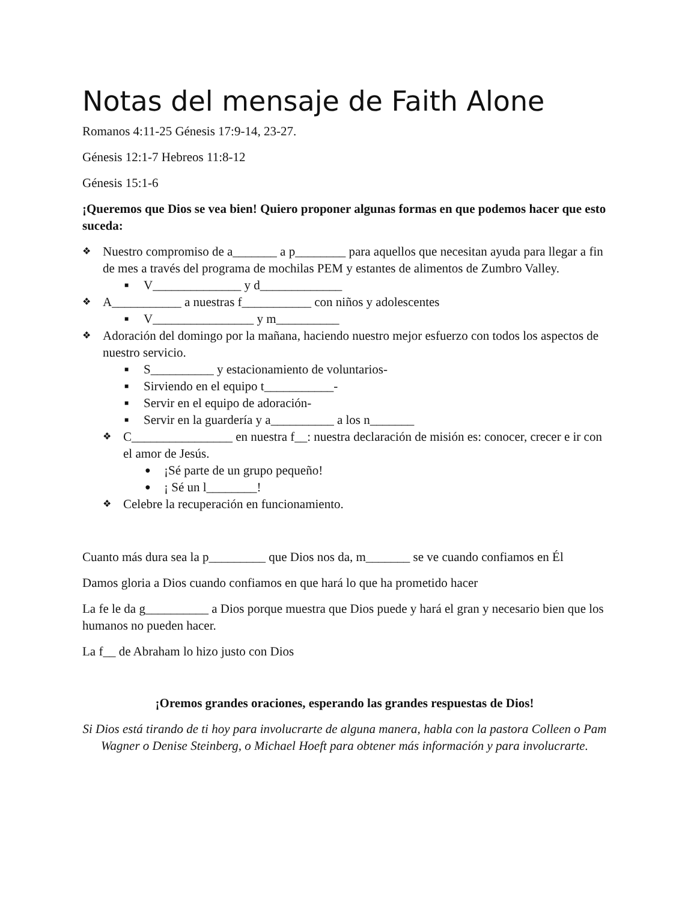Notas del mensaje de Faith Alone
Romanos 4:11-25 Génesis 17:9-14, 23-27.
Génesis 12:1-7 Hebreos 11:8-12
Génesis 15:1-6
¡Queremos que Dios se vea bien! Quiero proponer algunas formas en que podemos hacer que esto suceda:
❖ Nuestro compromiso de a_______ a p________ para aquellos que necesitan ayuda para llegar a fin de mes a través del programa de mochilas PEM y estantes de alimentos de Zumbro Valley.
■ V______________ y d_____________
❖ A___________ a nuestras f___________ con niños y adolescentes
■ V________________ y m__________
❖ Adoración del domingo por la mañana, haciendo nuestro mejor esfuerzo con todos los aspectos de nuestro servicio.
■ S__________ y estacionamiento de voluntarios-
■ Sirviendo en el equipo t___________-
■ Servir en el equipo de adoración-
■ Servir en la guardería y a__________ a los n_______
❖ C________________ en nuestra f__: nuestra declaración de misión es: conocer, crecer e ir con el amor de Jesús.
● ¡Sé parte de un grupo pequeño!
● ¡ Sé un l________!
❖ Celebre la recuperación en funcionamiento.
Cuanto más dura sea la p_________ que Dios nos da, m_______ se ve cuando confiamos en Él
Damos gloria a Dios cuando confiamos en que hará lo que ha prometido hacer
La fe le da g__________ a Dios porque muestra que Dios puede y hará el gran y necesario bien que los humanos no pueden hacer.
La f__ de Abraham lo hizo justo con Dios
¡Oremos grandes oraciones, esperando las grandes respuestas de Dios!
Si Dios está tirando de ti hoy para involucrarte de alguna manera, habla con la pastora Colleen o Pam Wagner o Denise Steinberg, o Michael Hoeft para obtener más información y para involucrarte.